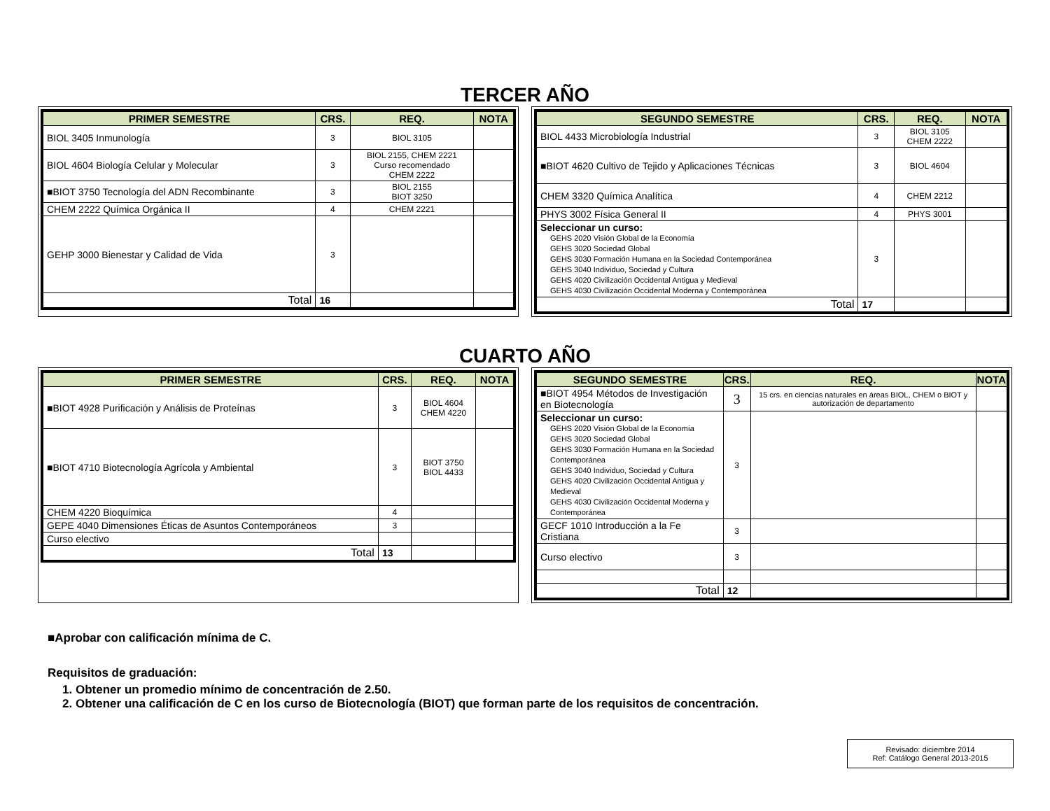TERCER AÑO
| PRIMER SEMESTRE | CRS. | REQ. | NOTA |
| --- | --- | --- | --- |
| BIOL 3405 Inmunología | 3 | BIOL 3105 | |
| BIOL 4604 Biología Celular y Molecular | 3 | BIOL 2155, CHEM 2221 Curso recomendado CHEM 2222 | |
| ■BIOT 3750 Tecnología del ADN Recombinante | 3 | BIOL 2155 BIOT 3250 | |
| CHEM 2222 Química Orgánica II | 4 | CHEM 2221 | |
| GEHP 3000 Bienestar y Calidad de Vida | 3 | | |
| Total | 16 | | |
| SEGUNDO SEMESTRE | CRS. | REQ. | NOTA |
| --- | --- | --- | --- |
| BIOL 4433 Microbiología Industrial | 3 | BIOL 3105 CHEM 2222 | |
| ■BIOT 4620 Cultivo de Tejido y Aplicaciones Técnicas | 3 | BIOL 4604 | |
| CHEM 3320 Química Analítica | 4 | CHEM 2212 | |
| PHYS 3002 Física General II | 4 | PHYS 3001 | |
| Seleccionar un curso: GEHS 2020 Visión Global de la Economía GEHS 3020 Sociedad Global GEHS 3030 Formación Humana en la Sociedad Contemporánea GEHS 3040 Individuo, Sociedad y Cultura GEHS 4020 Civilización Occidental Antigua y Medieval GEHS 4030 Civilización Occidental Moderna y Contemporánea | 3 | | |
| Total | 17 | | |
CUARTO AÑO
| PRIMER SEMESTRE | CRS. | REQ. | NOTA |
| --- | --- | --- | --- |
| ■BIOT 4928 Purificación y Análisis de Proteínas | 3 | BIOL 4604 CHEM 4220 | |
| ■BIOT 4710 Biotecnología Agrícola y Ambiental | 3 | BIOT 3750 BIOL 4433 | |
| CHEM 4220 Bioquímica | 4 | | |
| GEPE 4040 Dimensiones Éticas de Asuntos Contemporáneos | 3 | | |
| Curso electivo | | | |
| Total | 13 | | |
| SEGUNDO SEMESTRE | CRS. | REQ. | NOTA |
| --- | --- | --- | --- |
| ■BIOT 4954 Métodos de Investigación en Biotecnología | 3 | 15 crs. en ciencias naturales en áreas BIOL, CHEM o BIOT y autorización de departamento | |
| Seleccionar un curso: GEHS 2020 Visión Global de la Economía GEHS 3020 Sociedad Global GEHS 3030 Formación Humana en la Sociedad Contemporánea GEHS 3040 Individuo, Sociedad y Cultura GEHS 4020 Civilización Occidental Antigua y Medieval GEHS 4030 Civilización Occidental Moderna y Contemporánea | 3 | | |
| GECF 1010 Introducción a la Fe Cristiana | 3 | | |
| Curso electivo | 3 | | |
| Total | 12 | | |
■Aprobar con calificación mínima de C.
Requisitos de graduación:
1. Obtener un promedio mínimo de concentración de 2.50.
2. Obtener una calificación de C en los curso de Biotecnología (BIOT) que forman parte de los requisitos de concentración.
Revisado: diciembre 2014
Ref: Catálogo General 2013-2015